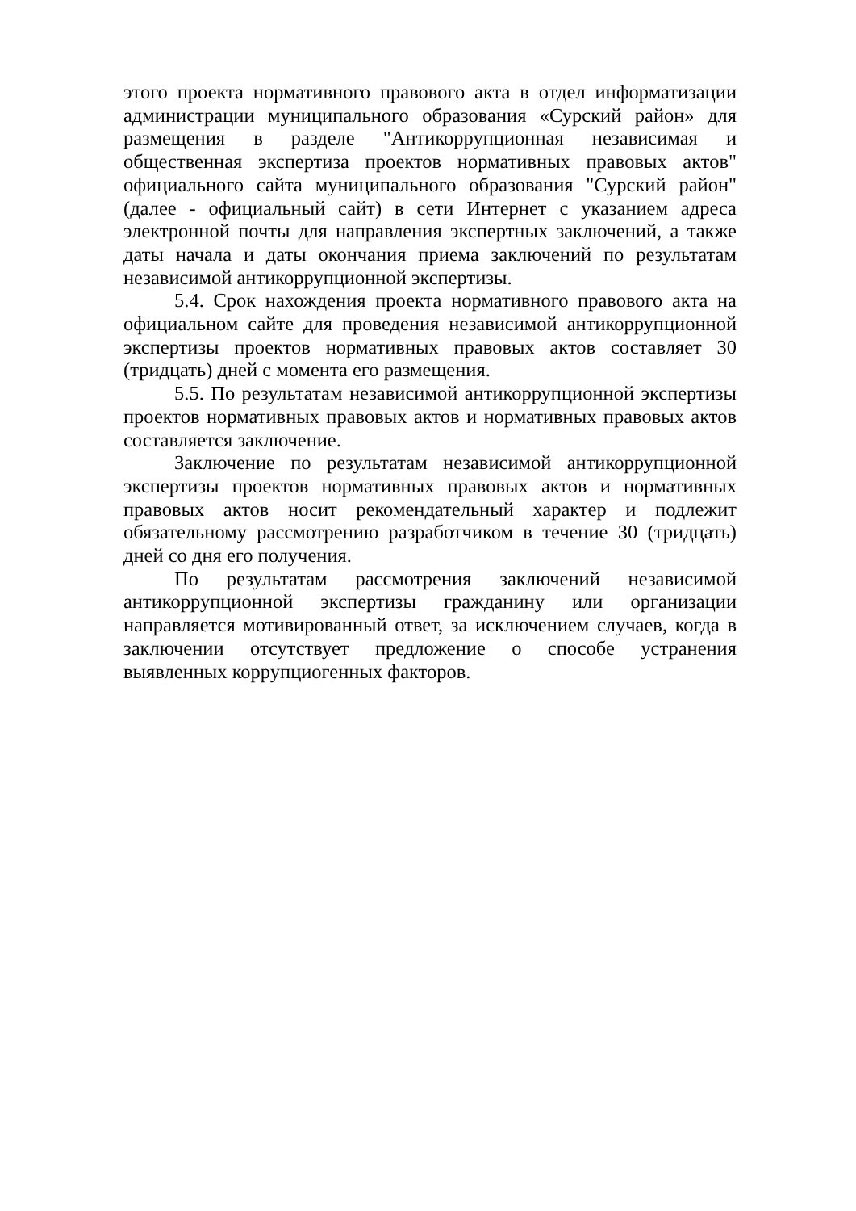этого проекта нормативного правового акта в отдел информатизации администрации муниципального образования «Сурский район» для размещения в разделе "Антикоррупционная независимая и общественная экспертиза проектов нормативных правовых актов" официального сайта муниципального образования "Сурский район" (далее - официальный сайт) в сети Интернет с указанием адреса электронной почты для направления экспертных заключений, а также даты начала и даты окончания приема заключений по результатам независимой антикоррупционной экспертизы.
5.4. Срок нахождения проекта нормативного правового акта на официальном сайте для проведения независимой антикоррупционной экспертизы проектов нормативных правовых актов составляет 30 (тридцать) дней с момента его размещения.
5.5. По результатам независимой антикоррупционной экспертизы проектов нормативных правовых актов и нормативных правовых актов составляется заключение.
Заключение по результатам независимой антикоррупционной экспертизы проектов нормативных правовых актов и нормативных правовых актов носит рекомендательный характер и подлежит обязательному рассмотрению разработчиком в течение 30 (тридцать) дней со дня его получения.
По результатам рассмотрения заключений независимой антикоррупционной экспертизы гражданину или организации направляется мотивированный ответ, за исключением случаев, когда в заключении отсутствует предложение о способе устранения выявленных коррупциогенных факторов.